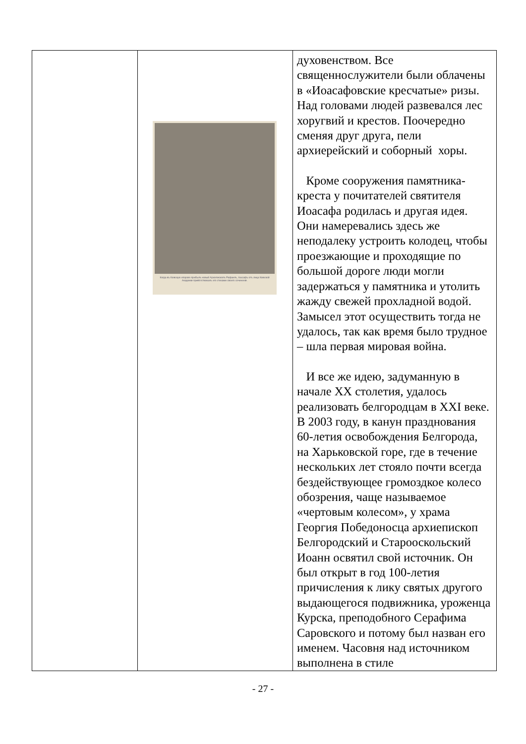| | Когда въ Кіевскую епархію прибылъ новый Архіепископъ Рафаилъ, Іоасафъ отъ лица Кіевской Академіи привѣтствовалъ его стихами своего сочиненія. | духовенством. Все священнослужители были облачены в «Иоасафовские кресчатые» ризы. Над головами людей развевался лес хоругвий и крестов. Поочередно сменяя друг друга, пели архиерейский и соборный хоры. Кроме сооружения памятника-креста у почитателей святителя Иоасафа родилась и другая идея. Они намеревались здесь же неподалеку устроить колодец, чтобы проезжающие и проходящие по большой дороге люди могли задержаться у памятника и утолить жажду свежей прохладной водой. Замысел этот осуществить тогда не удалось, так как время было трудное – шла первая мировая война. И все же идею, задуманную в начале XX столетия, удалось реализовать белгородцам в XXI веке. В 2003 году, в канун празднования 60-летия освобождения Белгорода, на Харьковской горе, где в течение нескольких лет стояло почти всегда бездействующее громоздкое колесо обозрения, чаще называемое «чертовым колесом», у храма Георгия Победоносца архиепископ Белгородский и Старооскольский Иоанн освятил свой источник. Он был открыт в год 100-летия причисления к лику святых другого выдающегося подвижника, уроженца Курска, преподобного Серафима Саровского и потому был назван его именем. Часовня над источником выполнена в стиле |
- 27 -